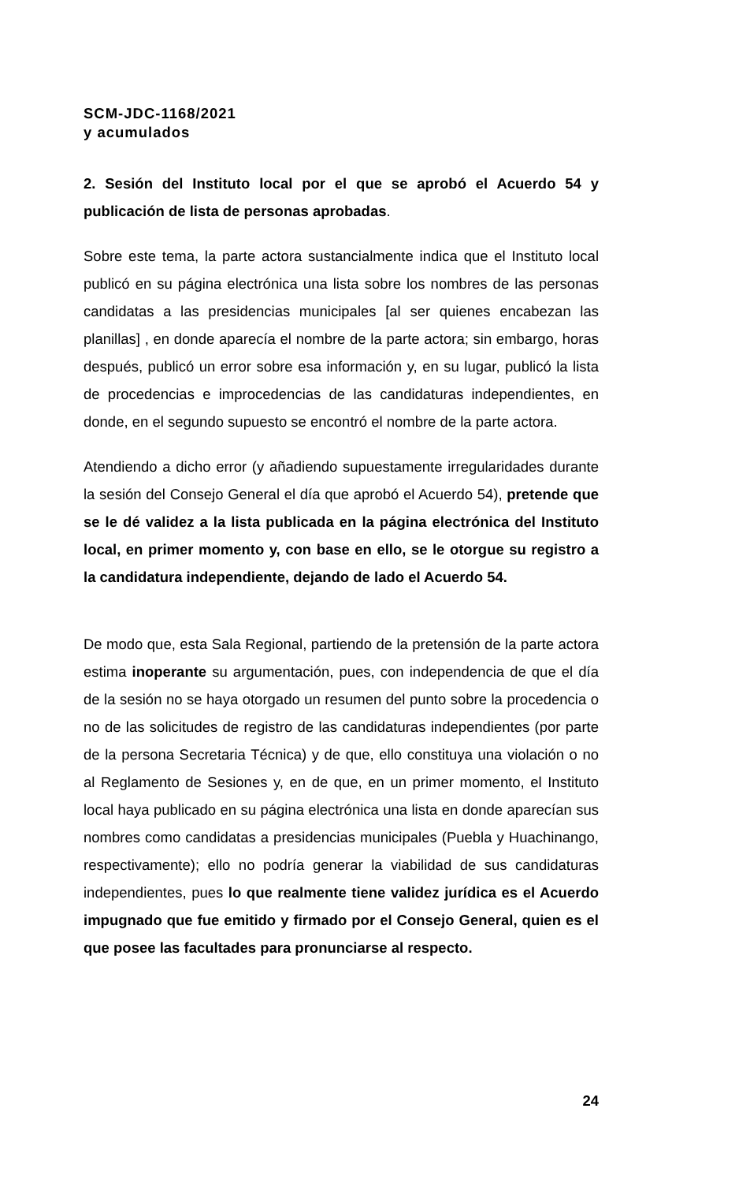SCM-JDC-1168/2021
y acumulados
2. Sesión del Instituto local por el que se aprobó el Acuerdo 54 y publicación de lista de personas aprobadas.
Sobre este tema, la parte actora sustancialmente indica que el Instituto local publicó en su página electrónica una lista sobre los nombres de las personas candidatas a las presidencias municipales [al ser quienes encabezan las planillas] , en donde aparecía el nombre de la parte actora; sin embargo, horas después, publicó un error sobre esa información y, en su lugar, publicó la lista de procedencias e improcedencias de las candidaturas independientes, en donde, en el segundo supuesto se encontró el nombre de la parte actora.
Atendiendo a dicho error (y añadiendo supuestamente irregularidades durante la sesión del Consejo General el día que aprobó el Acuerdo 54), pretende que se le dé validez a la lista publicada en la página electrónica del Instituto local, en primer momento y, con base en ello, se le otorgue su registro a la candidatura independiente, dejando de lado el Acuerdo 54.
De modo que, esta Sala Regional, partiendo de la pretensión de la parte actora estima inoperante su argumentación, pues, con independencia de que el día de la sesión no se haya otorgado un resumen del punto sobre la procedencia o no de las solicitudes de registro de las candidaturas independientes (por parte de la persona Secretaria Técnica) y de que, ello constituya una violación o no al Reglamento de Sesiones y, en de que, en un primer momento, el Instituto local haya publicado en su página electrónica una lista en donde aparecían sus nombres como candidatas a presidencias municipales (Puebla y Huachinango, respectivamente); ello no podría generar la viabilidad de sus candidaturas independientes, pues lo que realmente tiene validez jurídica es el Acuerdo impugnado que fue emitido y firmado por el Consejo General, quien es el que posee las facultades para pronunciarse al respecto.
24